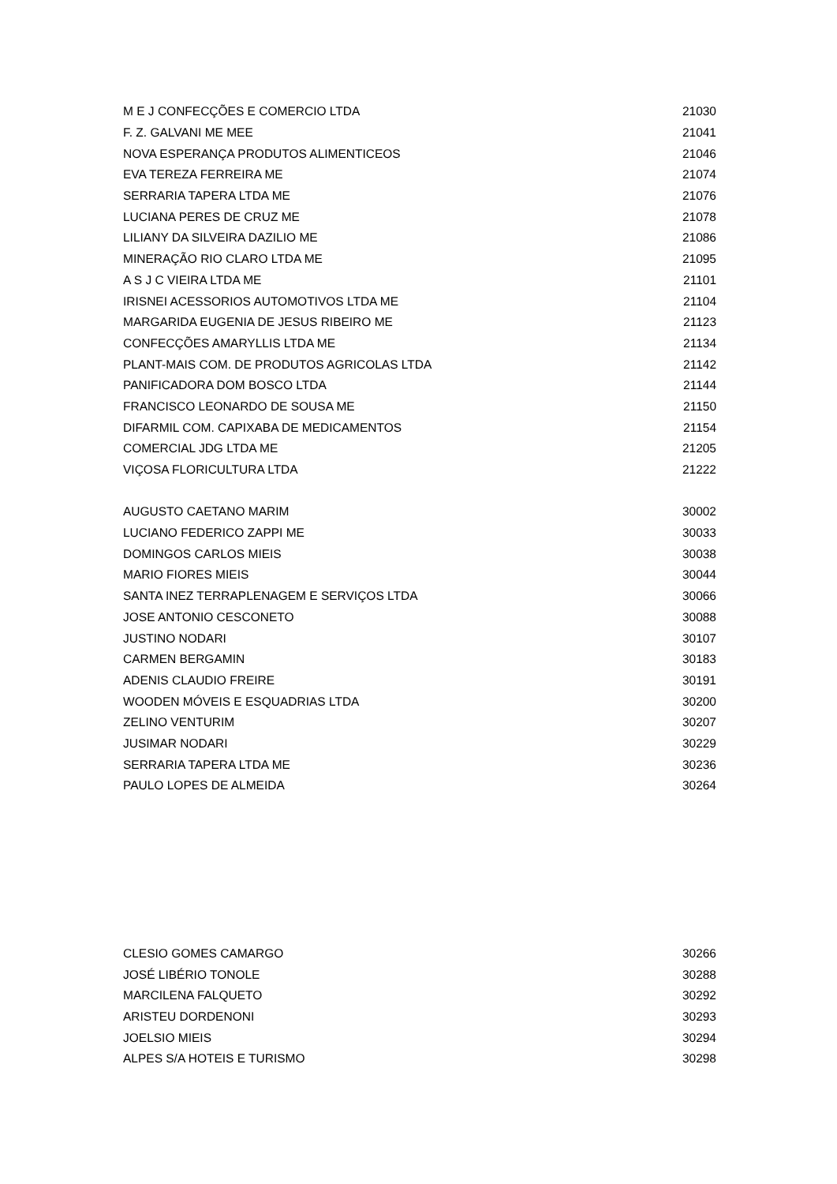| M E J CONFECÇÕES E COMERCIO LTDA | 21030 |
| F. Z. GALVANI ME MEE | 21041 |
| NOVA ESPERANÇA PRODUTOS ALIMENTICEOS | 21046 |
| EVA TEREZA FERREIRA ME | 21074 |
| SERRARIA TAPERA LTDA ME | 21076 |
| LUCIANA PERES DE CRUZ ME | 21078 |
| LILIANY DA SILVEIRA DAZILIO ME | 21086 |
| MINERAÇÃO RIO CLARO LTDA ME | 21095 |
| A S J C VIEIRA LTDA ME | 21101 |
| IRISNEI ACESSORIOS AUTOMOTIVOS LTDA ME | 21104 |
| MARGARIDA EUGENIA DE JESUS RIBEIRO ME | 21123 |
| CONFECÇÕES AMARYLLIS LTDA ME | 21134 |
| PLANT-MAIS COM. DE PRODUTOS AGRICOLAS LTDA | 21142 |
| PANIFICADORA DOM BOSCO LTDA | 21144 |
| FRANCISCO LEONARDO DE SOUSA ME | 21150 |
| DIFARMIL COM. CAPIXABA DE MEDICAMENTOS | 21154 |
| COMERCIAL JDG LTDA ME | 21205 |
| VIÇOSA FLORICULTURA LTDA | 21222 |
| AUGUSTO CAETANO MARIM | 30002 |
| LUCIANO FEDERICO ZAPPI ME | 30033 |
| DOMINGOS CARLOS MIEIS | 30038 |
| MARIO FIORES MIEIS | 30044 |
| SANTA INEZ TERRAPLENAGEM E SERVIÇOS LTDA | 30066 |
| JOSE ANTONIO CESCONETO | 30088 |
| JUSTINO NODARI | 30107 |
| CARMEN BERGAMIN | 30183 |
| ADENIS CLAUDIO FREIRE | 30191 |
| WOODEN MÓVEIS E ESQUADRIAS LTDA | 30200 |
| ZELINO VENTURIM | 30207 |
| JUSIMAR NODARI | 30229 |
| SERRARIA TAPERA LTDA ME | 30236 |
| PAULO LOPES DE ALMEIDA | 30264 |
| CLESIO GOMES CAMARGO | 30266 |
| JOSÉ LIBÉRIO TONOLE | 30288 |
| MARCILENA FALQUETO | 30292 |
| ARISTEU DORDENONI | 30293 |
| JOELSIO MIEIS | 30294 |
| ALPES S/A HOTEIS E TURISMO | 30298 |